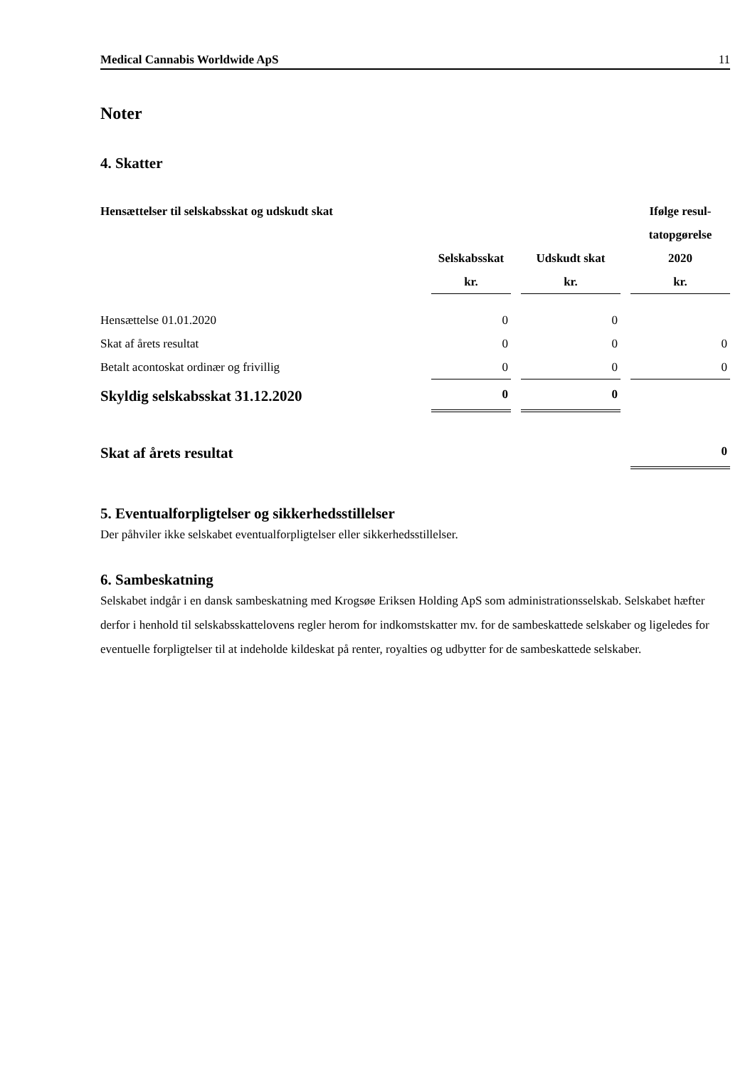Medical Cannabis Worldwide ApS 11
Noter
4. Skatter
| Hensættelser til selskabsskat og udskudt skat | | | | | Ifølge resul- |
| --- | --- | --- | --- | --- | --- |
| | | | | | tatopgørelse |
| | Selskabsskat | | Udskudt skat | | 2020 |
| | kr. | | kr. | | kr. |
| Hensættelse 01.01.2020 | 0 | | 0 | | |
| Skat af årets resultat | 0 | | 0 | | 0 |
| Betalt acontoskat ordinær og frivillig | 0 | | 0 | | 0 |
| Skyldig selskabsskat 31.12.2020 | 0 | | 0 | | |
| Skat af årets resultat | | | | | 0 |
5. Eventualforpligtelser og sikkerhedsstillelser
Der påhviler ikke selskabet eventualforpligtelser eller sikkerhedsstillelser.
6. Sambeskatning
Selskabet indgår i en dansk sambeskatning med Krogsøe Eriksen Holding ApS som administrationsselskab. Selskabet hæfter derfor i henhold til selskabsskattelovens regler herom for indkomstskatter mv. for de sambeskattede selskaber og ligeledes for eventuelle forpligtelser til at indeholde kildeskat på renter, royalties og udbytter for de sambeskattede selskaber.